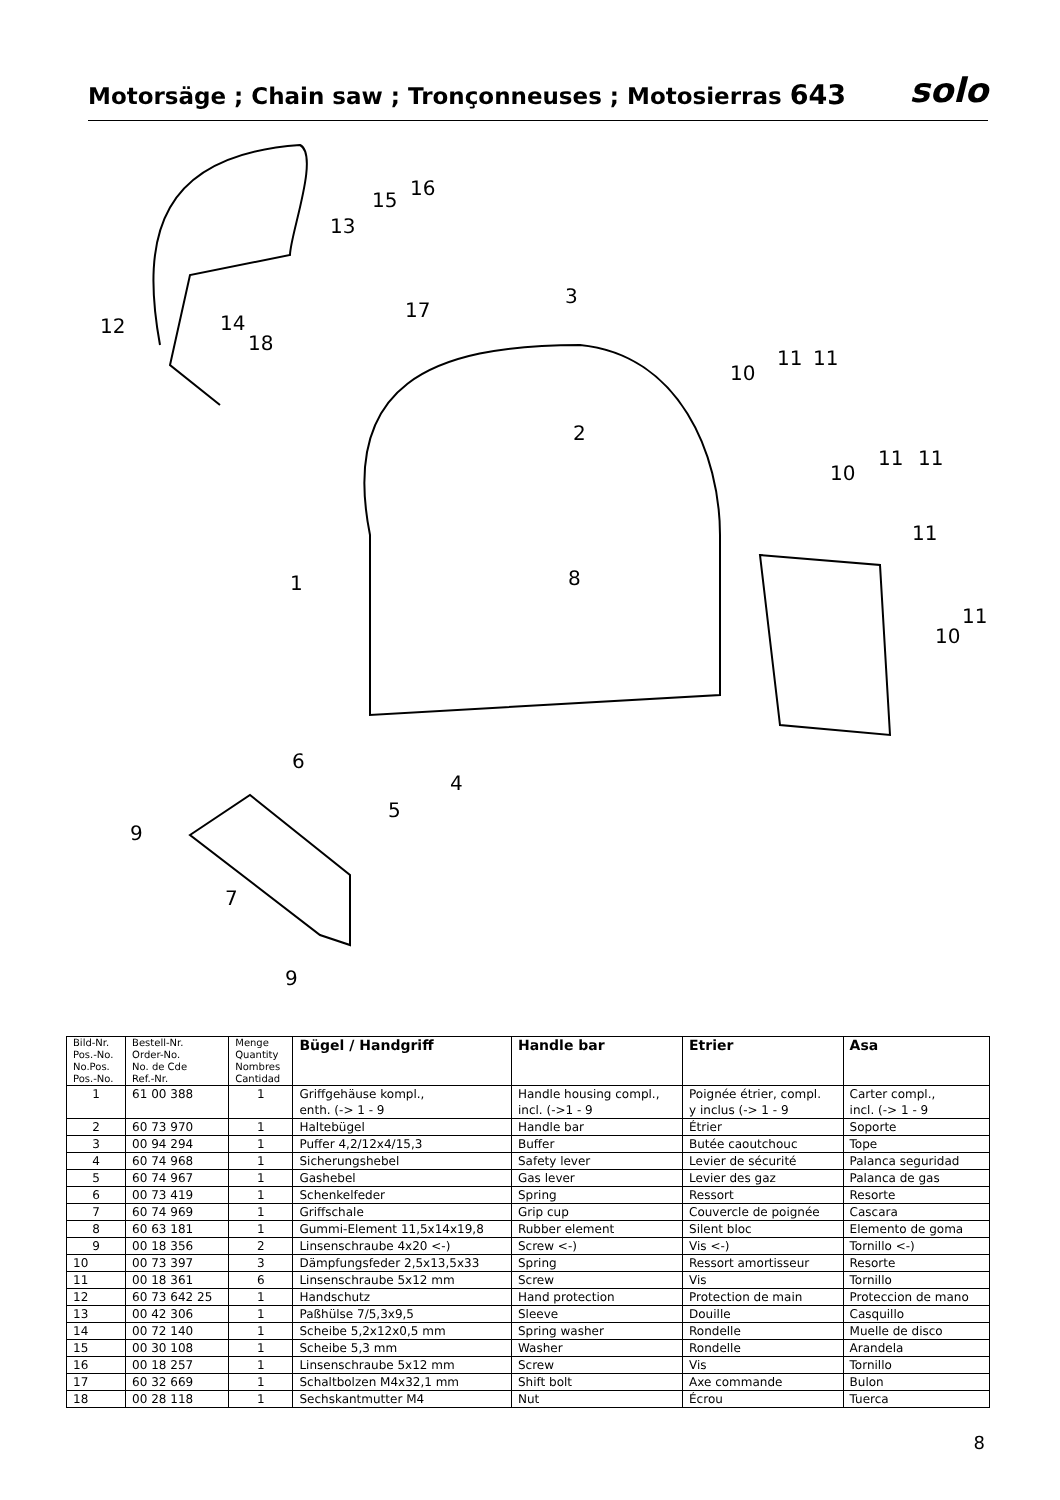Motorsäge ; Chain saw ; Tronçonneuses ; Motosierras 643
solo
12
14
18
13
15
16
17
3
10
11
11
2
10
11
11
11
1
8
11
10
6
4
5
9
7
9
| Bild-Nr. Pos.-No. No.Pos. Pos.-No. | Bestell-Nr. Order-No. No. de Cde Ref.-Nr. | Menge Quantity Nombres Cantidad | Bügel / Handgriff | Handle bar | Etrier | Asa |
| --- | --- | --- | --- | --- | --- | --- |
| 1 | 61 00 388 | 1 | Griffgehäuse kompl., enth. (-> 1 - 9 | Handle housing compl., incl. (->1 - 9 | Poignée étrier, compl. y inclus (-> 1 - 9 | Carter compl., incl. (-> 1 - 9 |
| 2 | 60 73 970 | 1 | Haltebügel | Handle bar | Étrier | Soporte |
| 3 | 00 94 294 | 1 | Puffer 4,2/12x4/15,3 | Buffer | Butée caoutchouc | Tope |
| 4 | 60 74 968 | 1 | Sicherungshebel | Safety lever | Levier de sécurité | Palanca seguridad |
| 5 | 60 74 967 | 1 | Gashebel | Gas lever | Levier des gaz | Palanca de gas |
| 6 | 00 73 419 | 1 | Schenkelfeder | Spring | Ressort | Resorte |
| 7 | 60 74 969 | 1 | Griffschale | Grip cup | Couvercle de poignée | Cascara |
| 8 | 60 63 181 | 1 | Gummi-Element 11,5x14x19,8 | Rubber element | Silent bloc | Elemento de goma |
| 9 | 00 18 356 | 2 | Linsenschraube 4x20 <-) | Screw <-) | Vis <-) | Tornillo <-) |
| 10 | 00 73 397 | 3 | Dämpfungsfeder 2,5x13,5x33 | Spring | Ressort amortisseur | Resorte |
| 11 | 00 18 361 | 6 | Linsenschraube 5x12 mm | Screw | Vis | Tornillo |
| 12 | 60 73 642 25 | 1 | Handschutz | Hand protection | Protection de main | Proteccion de mano |
| 13 | 00 42 306 | 1 | Paßhülse 7/5,3x9,5 | Sleeve | Douille | Casquillo |
| 14 | 00 72 140 | 1 | Scheibe 5,2x12x0,5 mm | Spring washer | Rondelle | Muelle de disco |
| 15 | 00 30 108 | 1 | Scheibe 5,3 mm | Washer | Rondelle | Arandela |
| 16 | 00 18 257 | 1 | Linsenschraube 5x12 mm | Screw | Vis | Tornillo |
| 17 | 60 32 669 | 1 | Schaltbolzen M4x32,1 mm | Shift bolt | Axe commande | Bulon |
| 18 | 00 28 118 | 1 | Sechskantmutter M4 | Nut | Écrou | Tuerca |
8